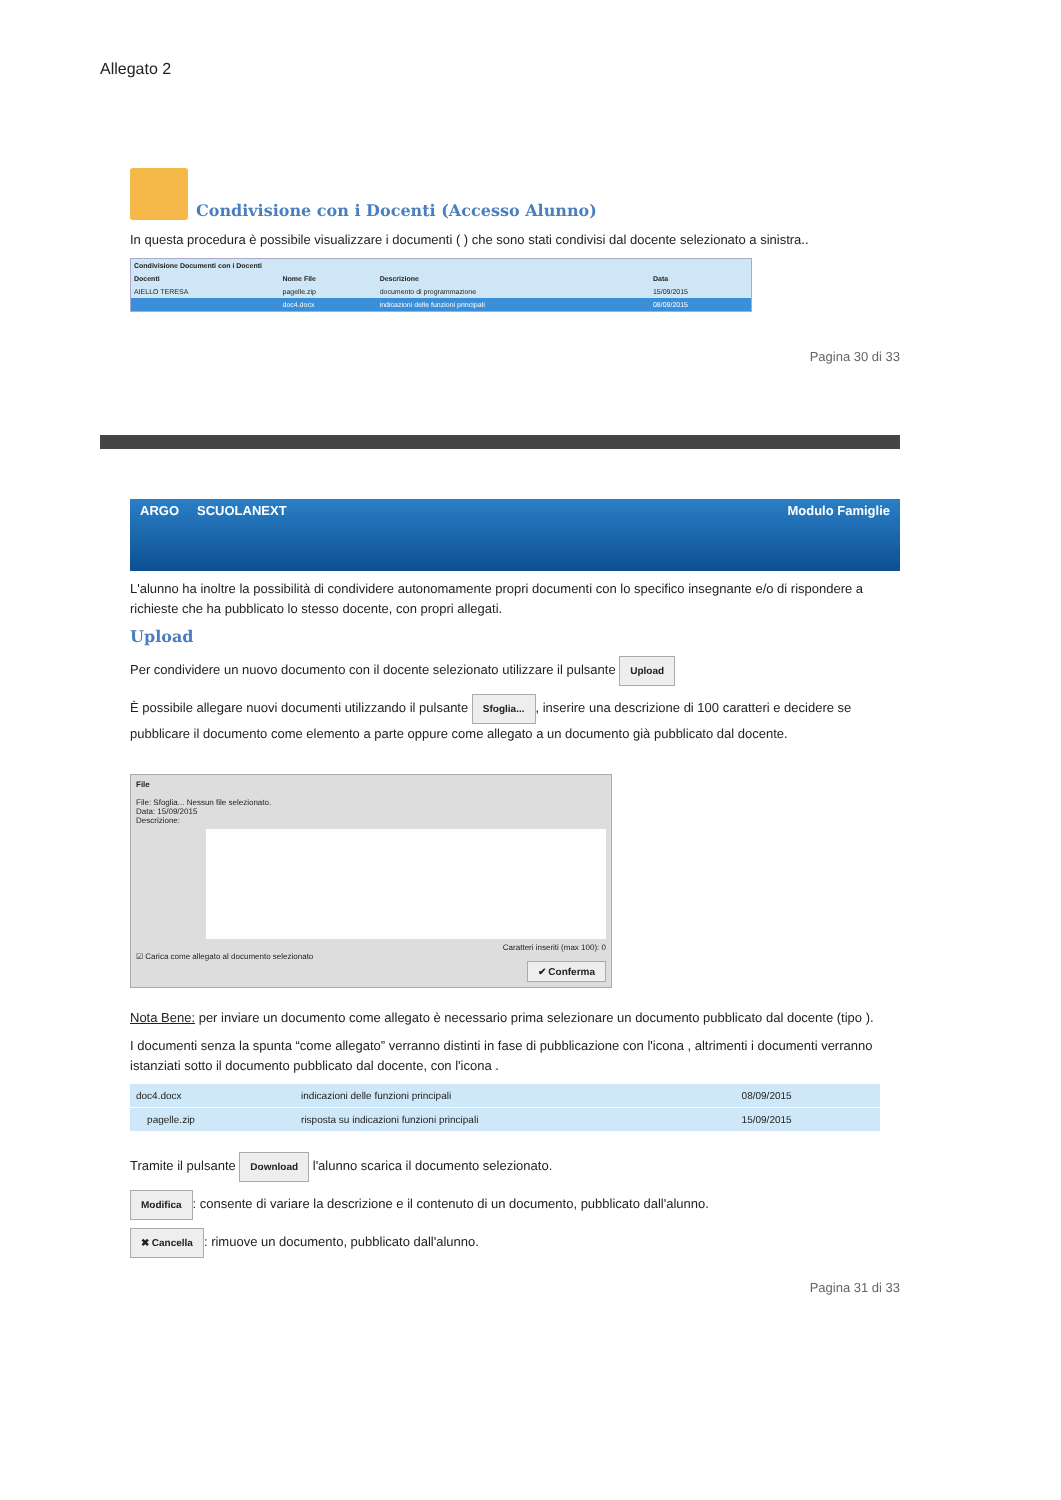Allegato 2
Condivisione con i Docenti (Accesso Alunno)
In questa procedura è possibile visualizzare i documenti ( ) che sono stati condivisi dal docente selezionato a sinistra..
| Condivisione Documenti con i Docenti | | | |
| --- | --- | --- | --- |
| Docenti | Nome File | Descrizione | Data |
| AIELLO TERESA | pagelle.zip | documento di programmazione | 15/09/2015 |
| | doc4.docx | indicazioni delle funzioni principali | 08/09/2015 |
Pagina 30 di 33
ARGO SCUOLANEXT Modulo Famiglie
L'alunno ha inoltre la possibilità di condividere autonomamente propri documenti con lo specifico insegnante e/o di rispondere a richieste che ha pubblicato lo stesso docente, con propri allegati.
Upload
Per condividere un nuovo documento con il docente selezionato utilizzare il pulsante Upload
È possibile allegare nuovi documenti utilizzando il pulsante Sfoglia..., inserire una descrizione di 100 caratteri e decidere se pubblicare il documento come elemento a parte oppure come allegato a un documento già pubblicato dal docente.
File
File: Sfoglia... Nessun file selezionato.
Data: 15/09/2015
Descrizione:
Caratteri inseriti (max 100): 0
☑ Carica come allegato al documento selezionato
✔ Conferma
Nota Bene: per inviare un documento come allegato è necessario prima selezionare un documento pubblicato dal docente (tipo ).
I documenti senza la spunta “come allegato” verranno distinti in fase di pubblicazione con l'icona , altrimenti i documenti verranno istanziati sotto il documento pubblicato dal docente, con l'icona .
| doc4.docx | indicazioni delle funzioni principali | 08/09/2015 |
| pagelle.zip | risposta su indicazioni funzioni principali | 15/09/2015 |
Tramite il pulsante Download l'alunno scarica il documento selezionato.
Modifica: consente di variare la descrizione e il contenuto di un documento, pubblicato dall'alunno.
✖ Cancella: rimuove un documento, pubblicato dall'alunno.
Pagina 31 di 33